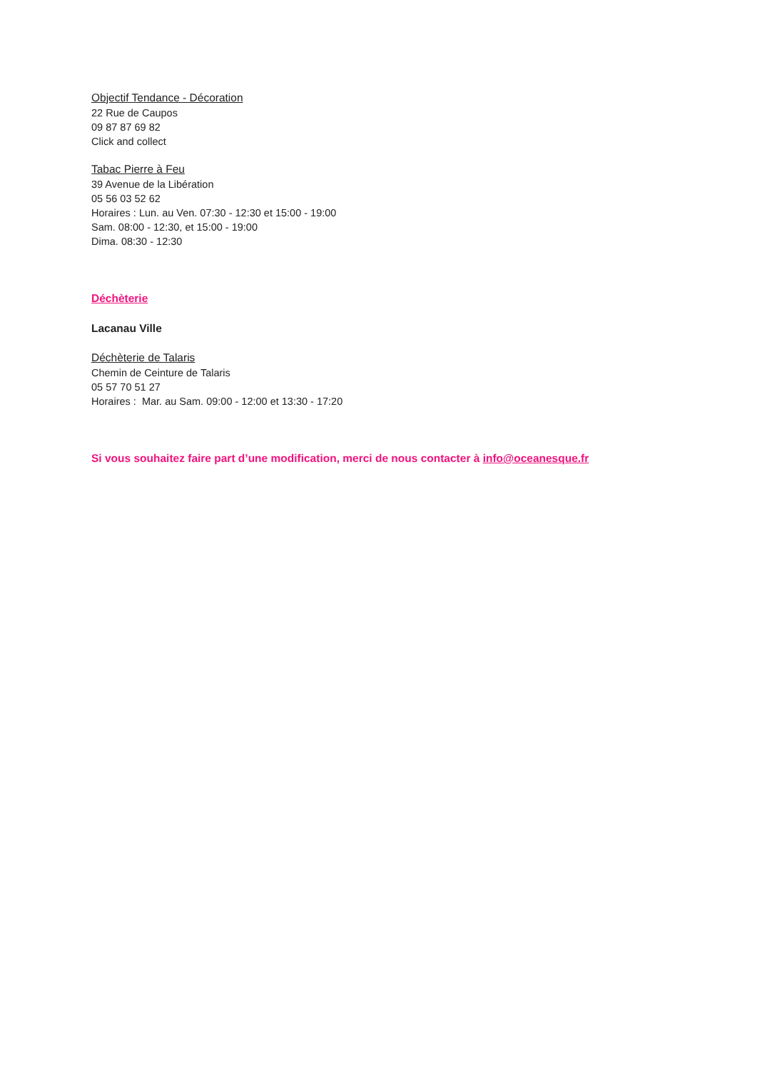Objectif Tendance - Décoration
22 Rue de Caupos
09 87 87 69 82
Click and collect
Tabac Pierre à Feu
39 Avenue de la Libération
05 56 03 52 62
Horaires : Lun. au Ven. 07:30 - 12:30 et 15:00 - 19:00
Sam. 08:00 - 12:30, et 15:00 - 19:00
Dima. 08:30 - 12:30
Déchèterie
Lacanau Ville
Déchèterie de Talaris
Chemin de Ceinture de Talaris
05 57 70 51 27
Horaires : Mar. au Sam. 09:00 - 12:00 et 13:30 - 17:20
Si vous souhaitez faire part d’une modification, merci de nous contacter à info@oceanesque.fr